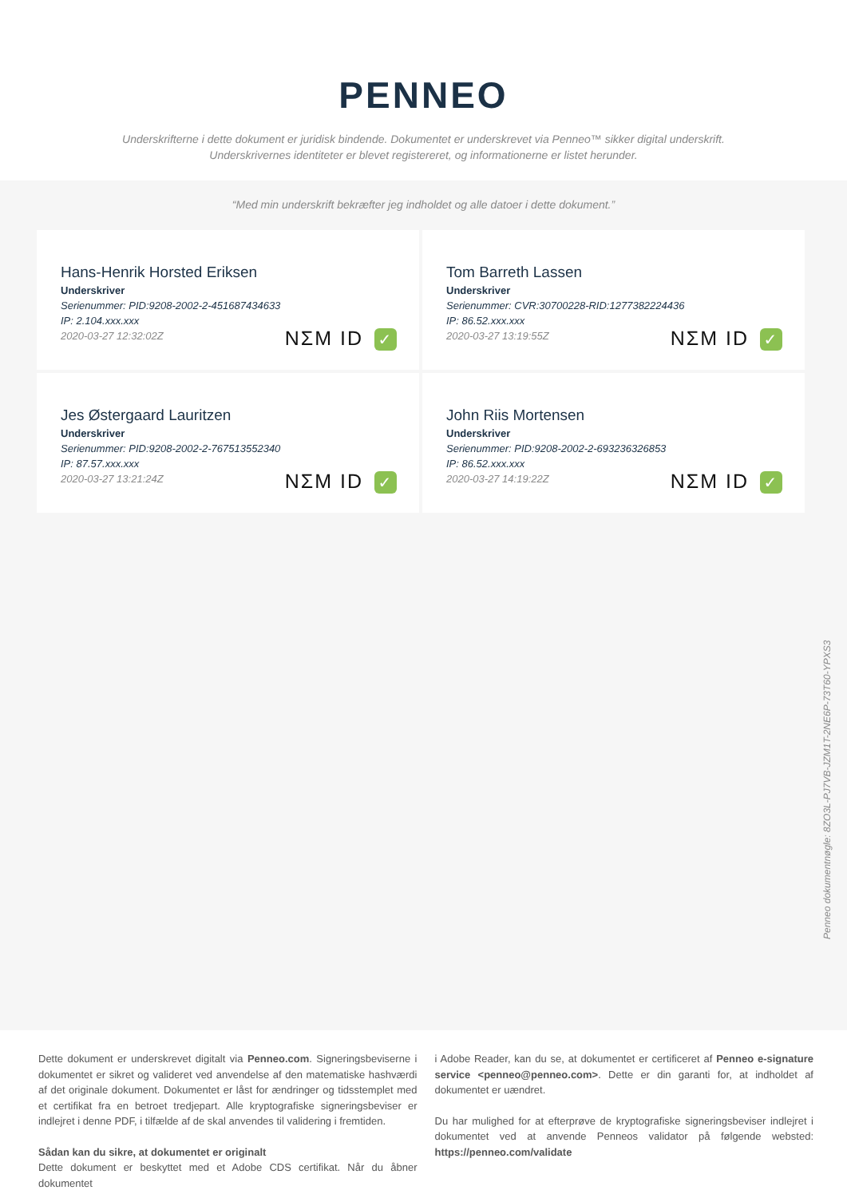PENNEO
Underskrifterne i dette dokument er juridisk bindende. Dokumentet er underskrevet via Penneo™ sikker digital underskrift.
Underskrivernes identiteter er blevet registereret, og informationerne er listet herunder.
“Med min underskrift bekræfter jeg indholdet og alle datoer i dette dokument.”
Hans-Henrik Horsted Eriksen
Underskriver
Serienummer: PID:9208-2002-2-451687434633
IP: 2.104.xxx.xxx
2020-03-27 12:32:02Z
NΣM ID ✓
Tom Barreth Lassen
Underskriver
Serienummer: CVR:30700228-RID:1277382224436
IP: 86.52.xxx.xxx
2020-03-27 13:19:55Z
NΣM ID ✓
Jes Østergaard Lauritzen
Underskriver
Serienummer: PID:9208-2002-2-767513552340
IP: 87.57.xxx.xxx
2020-03-27 13:21:24Z
NΣM ID ✓
John Riis Mortensen
Underskriver
Serienummer: PID:9208-2002-2-693236326853
IP: 86.52.xxx.xxx
2020-03-27 14:19:22Z
NΣM ID ✓
Penneo dokumentnøgle: 8ZO3L-PJ7VB-JZM1T-2NE6P-73T60-YPXS3
Dette dokument er underskrevet digitalt via Penneo.com. Signeringsbeviserne i dokumentet er sikret og valideret ved anvendelse af den matematiske hashværdi af det originale dokument. Dokumentet er låst for ændringer og tidsstemplet med et certifikat fra en betroet tredjepart. Alle kryptografiske signeringsbeviser er indlejret i denne PDF, i tilfælde af de skal anvendes til validering i fremtiden.
Sådan kan du sikre, at dokumentet er originalt
Dette dokument er beskyttet med et Adobe CDS certifikat. Når du åbner dokumentet
i Adobe Reader, kan du se, at dokumentet er certificeret af Penneo e-signature service <penneo@penneo.com>. Dette er din garanti for, at indholdet af dokumentet er uændret.
Du har mulighed for at efterprøve de kryptografiske signeringsbeviser indlejret i dokumentet ved at anvende Penneos validator på følgende websted: https://penneo.com/validate